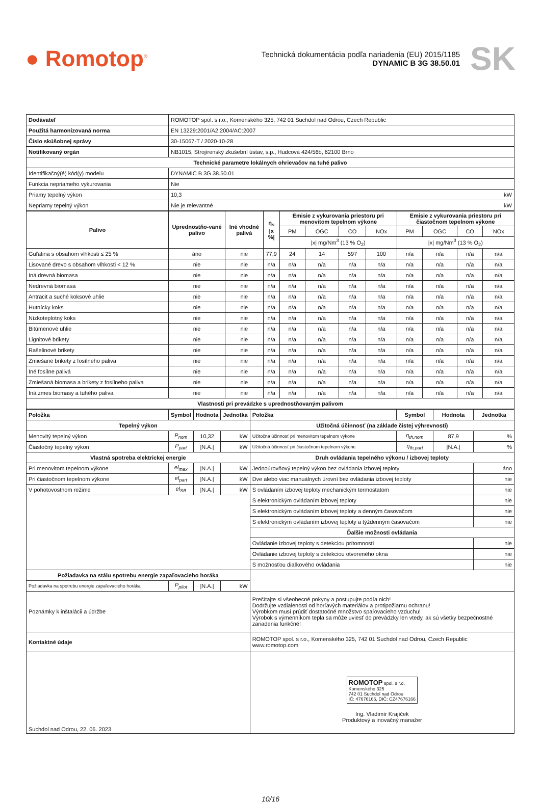● Romotop<sup>®</sup>
Technická dokumentácia podľa nariadenia (EU) 2015/1185
DYNAMIC B 3G 38.50.01
SK
| Dodávateľ | ROMOTOP spol. s r.o., Komenského 325, 742 01 Suchdol nad Odrou, Czech Republic |
| Použitá harmonizovaná norma | EN 13229:2001/A2:2004/AC:2007 |
| Číslo skúšobnej správy | 30-15067-T / 2020-10-28 |
| Notifikovaný orgán | NB1015, Strojírenský zkušební ústav, s.p., Hudcova 424/56b, 62100 Brno |
| Technické parametre lokálnych ohrievačov na tuhé palivo | |
| Identifikačný(é) kód(y) modelu | DYNAMIC B 3G 38.50.01 |
| Funkcia nepriameho vykurovania | Nie |
| Priamy tepelný výkon | 10,3 kW |
| Nepriamy tepelný výkon | Nie je relevantné kW |
| Palivo | Uprednostňo-vané palivo | Iné vhodné palivá | η<sub>s</sub> /x %/ | Emisie z vykurovania priestoru pri menovitom tepelnom výkone | | | | Emisie z vykurovania priestoru pri čiastočnom tepelnom výkone | | | |
| --- | --- | --- | --- | --- | --- | --- | --- | --- | --- | --- | --- |
| | | | | PM | OGC | CO | NOx | PM | OGC | CO | NOx |
| | | | | /x/ mg/Nm<sup>3</sup> (13 % O<sub>2</sub>) | | | | /x/ mg/Nm<sup>3</sup> (13 % O<sub>2</sub>) | | | |
| Guľatina s obsahom vlhkosti ≤ 25 % | áno | nie | 77,9 | 24 | 14 | 597 | 100 | n/a | n/a | n/a | n/a |
| Lisované drevo s obsahom vlhkosti < 12 % | nie | nie | n/a | n/a | n/a | n/a | n/a | n/a | n/a | n/a | n/a |
| Iná drevná biomasa | nie | nie | n/a | n/a | n/a | n/a | n/a | n/a | n/a | n/a | n/a |
| Nedrevná biomasa | nie | nie | n/a | n/a | n/a | n/a | n/a | n/a | n/a | n/a | n/a |
| Antracit a suché koksové uhlie | nie | nie | n/a | n/a | n/a | n/a | n/a | n/a | n/a | n/a | n/a |
| Hutnícky koks | nie | nie | n/a | n/a | n/a | n/a | n/a | n/a | n/a | n/a | n/a |
| Nízkoteplotný koks | nie | nie | n/a | n/a | n/a | n/a | n/a | n/a | n/a | n/a | n/a |
| Bitúmenové uhlie | nie | nie | n/a | n/a | n/a | n/a | n/a | n/a | n/a | n/a | n/a |
| Lignitové brikety | nie | nie | n/a | n/a | n/a | n/a | n/a | n/a | n/a | n/a | n/a |
| Rašelinové brikety | nie | nie | n/a | n/a | n/a | n/a | n/a | n/a | n/a | n/a | n/a |
| Zmiešané brikety z fosílneho paliva | nie | nie | n/a | n/a | n/a | n/a | n/a | n/a | n/a | n/a | n/a |
| Iné fosílne palivá | nie | nie | n/a | n/a | n/a | n/a | n/a | n/a | n/a | n/a | n/a |
| Zmiešaná biomasa a brikety z fosílneho paliva | nie | nie | n/a | n/a | n/a | n/a | n/a | n/a | n/a | n/a | n/a |
| Iná zmes biomasy a tuhého paliva | nie | nie | n/a | n/a | n/a | n/a | n/a | n/a | n/a | n/a | n/a |
| Vlastnosti pri prevádzke s uprednostňovaným palivom | | | | | | | | | | | |
| Položka | Symbol | Hodnota | Jednotka | Položka | Symbol | Hodnota | Jednotka |
| --- | --- | --- | --- | --- | --- | --- | --- |
| Tepelný výkon | | | | Užitočná účinnosť (na základe čistej výhrevnosti) | | | |
| Menovitý tepelný výkon | P<sub>nom</sub> | 10,32 | kW | Užitočná účinnosť pri menovitom tepelnom výkone | η<sub>th,nom</sub> | 87,9 | % |
| Čiastočný tepelný výkon | P<sub>part</sub> | /N.A./ | kW | Užitočná účinnosť pri čiastočnom tepelnom výkone | η<sub>th,part</sub> | /N.A./ | % |
| Vlastná spotreba elektrickej energie | | | | Druh ovládania tepelného výkonu / izbovej teploty | | | |
| Pri menovitom tepelnom výkone | el<sub>max</sub> | /N.A./ | kW | Jednoúrovňový tepelný výkon bez ovládania izbovej teploty | | | áno |
| Pri čiastočnom tepelnom výkone | el<sub>part</sub> | /N.A./ | kW | Dve alebo viac manuálnych úrovní bez ovládania izbovej teploty | | | nie |
| V pohotovostnom režime | el<sub>SB</sub> | /N.A./ | kW | S ovládaním izbovej teploty mechanickým termostatom | | | nie |
| | | | | S elektronickým ovládaním izbovej teploty | | | nie |
| | | | | S elektronickým ovládaním izbovej teploty a denným časovačom | | | nie |
| | | | | S elektronickým ovládaním izbovej teploty a týždenným časovačom | | | nie |
| | | | | Ďalšie možnosti ovládania | | | |
| | | | | Ovládanie izbovej teploty s detekciou prítomnosti | | | nie |
| | | | | Ovládanie izbovej teploty s detekciou otvoreného okna | | | nie |
| | | | | S možnosťou diaľkového ovládania | | | nie |
| Požiadavka na stálu spotrebu energie zapaľovacieho horáka | | | | | | | |
| Požiadavka na spotrebu energie zapaľovacieho horáka | P<sub>pilot</sub> | /N.A./ | kW | | | | |
| Poznámky k inštalácii a údržbe | | | | Prečítajte si všeobecné pokyny a postupujte podľa nich! Dodržujte vzdialenosti od horľavých materiálov a protipožiarnu ochranu! Výrobkom musí prúdiť dostatočné množstvo spaľovacieho vzduchu! Výrobok s výmenníkom tepla sa môže uviesť do prevádzky len vtedy, ak sú všetky bezpečnostné zariadenia funkčné! | | | |
| Kontaktné údaje | | | | ROMOTOP spol. s r.o., Komenského 325, 742 01 Suchdol nad Odrou, Czech Republic www.romotop.com | | | |
| Suchdol nad Odrou, 22. 06. 2023 | | | | ROMOTOP spol. s r.o. Komenského 325 742 01 Suchdol nad Odrou IČ: 47676166, DIČ: CZ47676166 Ing. Vladimír Krajíček Produktový a inovačný manažer | | | |
10/16